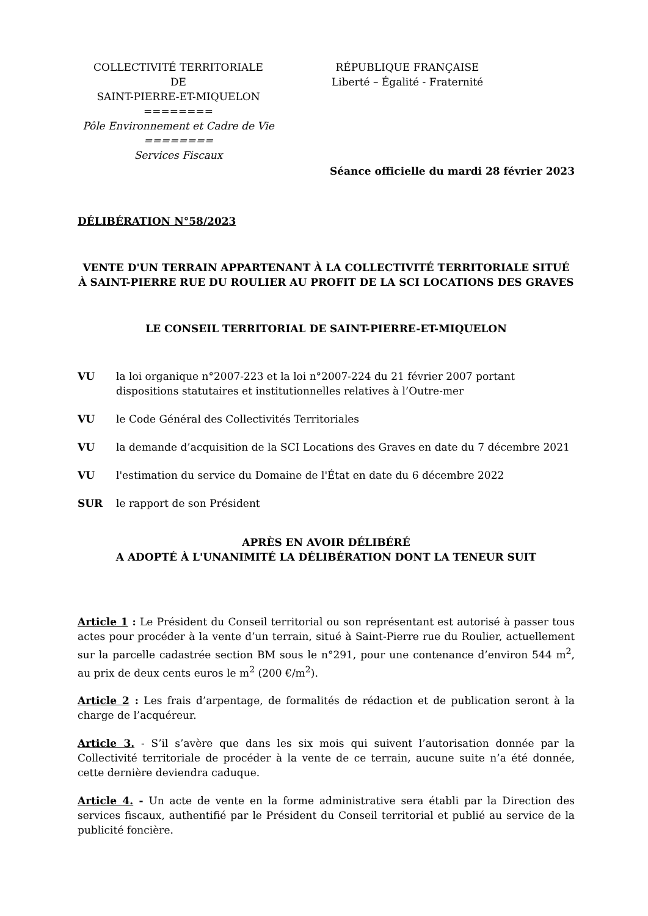COLLECTIVITÉ TERRITORIALE
DE
SAINT-PIERRE-ET-MIQUELON
========
Pôle Environnement et Cadre de Vie
========
Services Fiscaux
RÉPUBLIQUE FRANÇAISE
Liberté – Égalité - Fraternité
Séance officielle du mardi 28 février 2023
DÉLIBÉRATION N°58/2023
VENTE D'UN TERRAIN APPARTENANT À LA COLLECTIVITÉ TERRITORIALE SITUÉ
À SAINT-PIERRE RUE DU ROULIER AU PROFIT DE LA SCI LOCATIONS DES GRAVES
LE CONSEIL TERRITORIAL DE SAINT-PIERRE-ET-MIQUELON
VU la loi organique n°2007-223 et la loi n°2007-224 du 21 février 2007 portant dispositions statutaires et institutionnelles relatives à l’Outre-mer
VU le Code Général des Collectivités Territoriales
VU la demande d’acquisition de la SCI Locations des Graves en date du 7 décembre 2021
VU l'estimation du service du Domaine de l'État en date du 6 décembre 2022
SUR le rapport de son Président
APRÈS EN AVOIR DÉLIBÉRÉ
A ADOPTÉ À L'UNANIMITÉ LA DÉLIBÉRATION DONT LA TENEUR SUIT
Article 1 : Le Président du Conseil territorial ou son représentant est autorisé à passer tous actes pour procéder à la vente d’un terrain, situé à Saint-Pierre rue du Roulier, actuellement sur la parcelle cadastrée section BM sous le n°291, pour une contenance d’environ 544 m<sup>2</sup>, au prix de deux cents euros le m<sup>2</sup> (200 €/m<sup>2</sup>).
Article 2 : Les frais d’arpentage, de formalités de rédaction et de publication seront à la charge de l’acquéreur.
Article 3. - S’il s’avère que dans les six mois qui suivent l’autorisation donnée par la Collectivité territoriale de procéder à la vente de ce terrain, aucune suite n’a été donnée, cette dernière deviendra caduque.
Article 4. - Un acte de vente en la forme administrative sera établi par la Direction des services fiscaux, authentifié par le Président du Conseil territorial et publié au service de la publicité foncière.